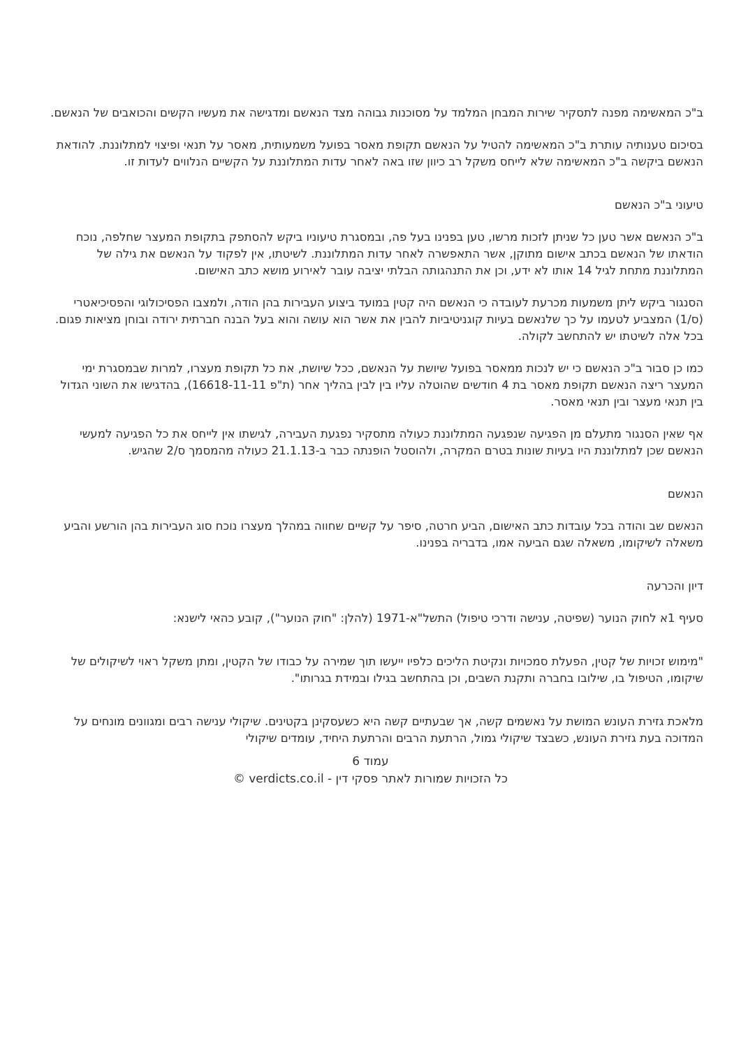ב"כ המאשימה מפנה לתסקיר שירות המבחן המלמד על מסוכנות גבוהה מצד הנאשם ומדגישה את מעשיו הקשים והכואבים של הנאשם.
בסיכום טענותיה עותרת ב"כ המאשימה להטיל על הנאשם תקופת מאסר בפועל משמעותית, מאסר על תנאי ופיצוי למתלוננת. להודאת הנאשם ביקשה ב"כ המאשימה שלא לייחס משקל רב כיוון שזו באה לאחר עדות המתלוננת על הקשיים הנלווים לעדות זו.
טיעוני ב"כ הנאשם
ב"כ הנאשם אשר טען כל שניתן לזכות מרשו, טען בפנינו בעל פה, ובמסגרת טיעוניו ביקש להסתפק בתקופת המעצר שחלפה, נוכח הודאתו של הנאשם בכתב אישום מתוקן, אשר התאפשרה לאחר עדות המתלוננת. לשיטתו, אין לפקוד על הנאשם את גילה של המתלוננת מתחת לגיל 14 אותו לא ידע, וכן את התנהגותה הבלתי יציבה עובר לאירוע מושא כתב האישום.
הסנגור ביקש ליתן משמעות מכרעת לעובדה כי הנאשם היה קטין במועד ביצוע העבירות בהן הודה, ולמצבו הפסיכולוגי והפסיכיאטרי (ס/1) המצביע לטעמו על כך שלנאשם בעיות קוגניטיביות להבין את אשר הוא עושה והוא בעל הבנה חברתית ירודה ובוחן מציאות פגום. בכל אלה לשיטתו יש להתחשב לקולה.
כמו כן סבור ב"כ הנאשם כי יש לנכות ממאסר בפועל שיושת על הנאשם, ככל שיושת, את כל תקופת מעצרו, למרות שבמסגרת ימי המעצר ריצה הנאשם תקופת מאסר בת 4 חודשים שהוטלה עליו בין לבין בהליך אחר (ת"פ 16618-11-11), בהדגישו את השוני הגדול בין תנאי מעצר ובין תנאי מאסר.
אף שאין הסנגור מתעלם מן הפגיעה שנפגעה המתלוננת כעולה מתסקיר נפגעת העבירה, לגישתו אין לייחס את כל הפגיעה למעשי הנאשם שכן למתלוננת היו בעיות שונות בטרם המקרה, ולהוסטל הופנתה כבר ב-21.1.13 כעולה מהמסמך ס/2 שהגיש.
הנאשם
הנאשם שב והודה בכל עובדות כתב האישום, הביע חרטה, סיפר על קשיים שחווה במהלך מעצרו נוכח סוג העבירות בהן הורשע והביע משאלה לשיקומו, משאלה שגם הביעה אמו, בדבריה בפנינו.
דיון והכרעה
סעיף 1א לחוק הנוער (שפיטה, ענישה ודרכי טיפול) התשל"א-1971 (להלן: "חוק הנוער"), קובע כהאי לישנא:
"מימוש זכויות של קטין, הפעלת סמכויות ונקיטת הליכים כלפיו ייעשו תוך שמירה על כבודו של הקטין, ומתן משקל ראוי לשיקולים של שיקומו, הטיפול בו, שילובו בחברה ותקנת השבים, וכן בהתחשב בגילו ובמידת בגרותו".
מלאכת גזירת העונש המושת על נאשמים קשה, אך שבעתיים קשה היא כשעסקינן בקטינים. שיקולי ענישה רבים ומגוונים מונחים על המדוכה בעת גזירת העונש, כשבצד שיקולי גמול, הרתעת הרבים והרתעת היחיד, עומדים שיקולי
עמוד 6
כל הזכויות שמורות לאתר פסקי דין - verdicts.co.il ©